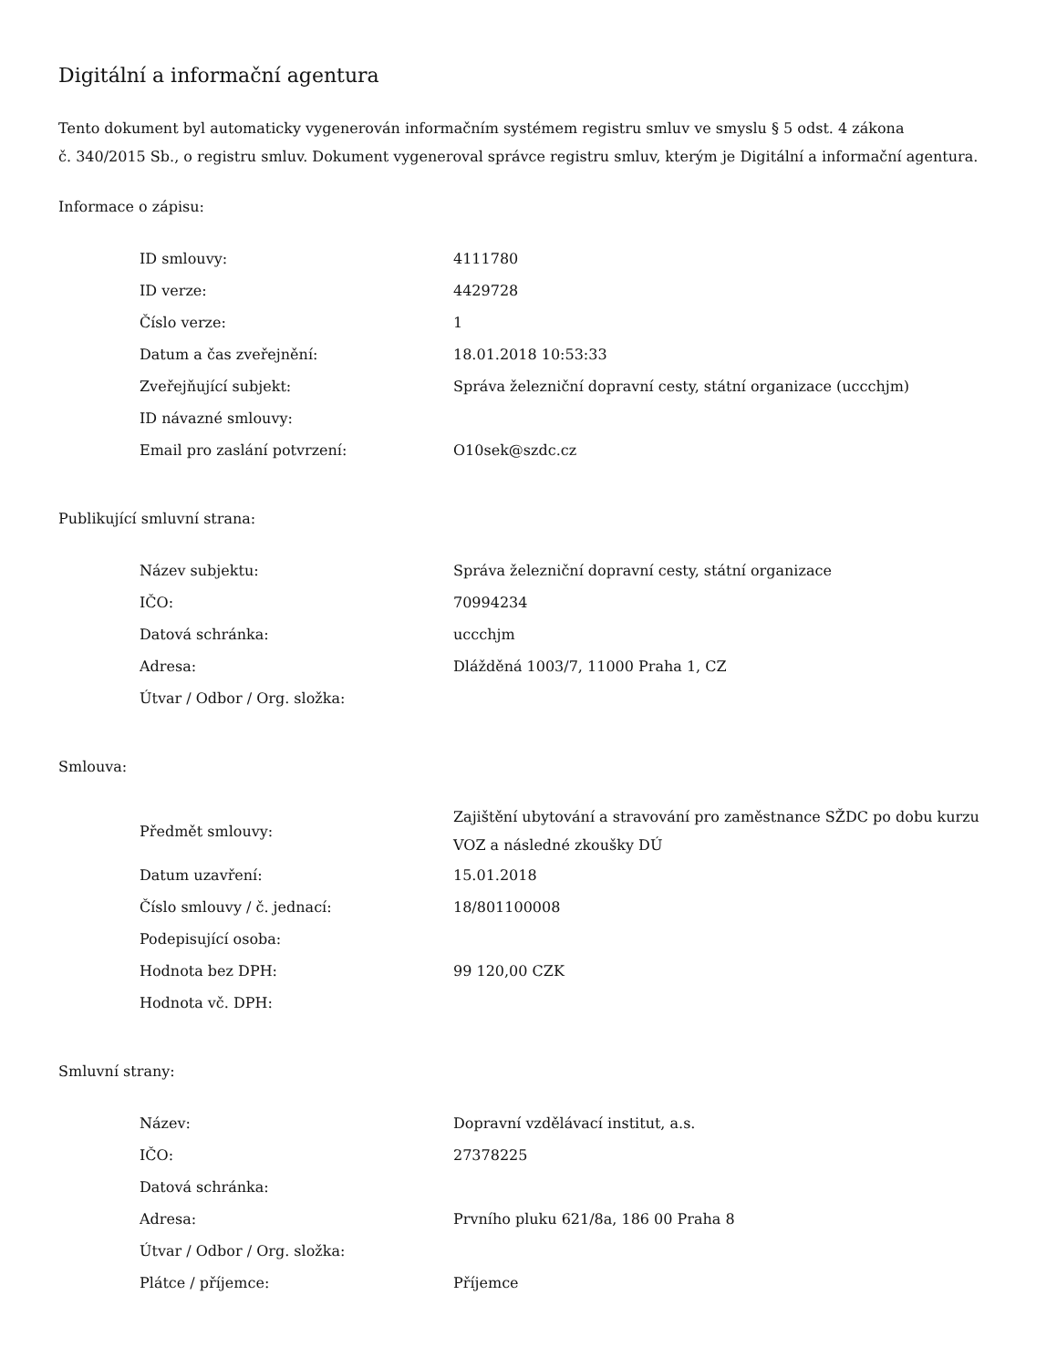Digitální a informační agentura
Tento dokument byl automaticky vygenerován informačním systémem registru smluv ve smyslu § 5 odst. 4 zákona
č. 340/2015 Sb., o registru smluv. Dokument vygeneroval správce registru smluv, kterým je Digitální a informační agentura.
Informace o zápisu:
| ID smlouvy: | 4111780 |
| ID verze: | 4429728 |
| Číslo verze: | 1 |
| Datum a čas zveřejnění: | 18.01.2018 10:53:33 |
| Zveřejňující subjekt: | Správa železniční dopravní cesty, státní organizace (uccchjm) |
| ID návazné smlouvy: | |
| Email pro zaslání potvrzení: | O10sek@szdc.cz |
Publikující smluvní strana:
| Název subjektu: | Správa železniční dopravní cesty, státní organizace |
| IČO: | 70994234 |
| Datová schránka: | uccchjm |
| Adresa: | Dlážděná 1003/7, 11000 Praha 1, CZ |
| Útvar / Odbor / Org. složka: | |
Smlouva:
| Předmět smlouvy: | Zajištění ubytování a stravování pro zaměstnance SŽDC po dobu kurzu VOZ a následné zkoušky DÚ |
| Datum uzavření: | 15.01.2018 |
| Číslo smlouvy / č. jednací: | 18/801100008 |
| Podepisující osoba: | |
| Hodnota bez DPH: | 99 120,00 CZK |
| Hodnota vč. DPH: | |
Smluvní strany:
| Název: | Dopravní vzdělávací institut, a.s. |
| IČO: | 27378225 |
| Datová schránka: | |
| Adresa: | Prvního pluku 621/8a, 186 00 Praha 8 |
| Útvar / Odbor / Org. složka: | |
| Plátce / příjemce: | Příjemce |